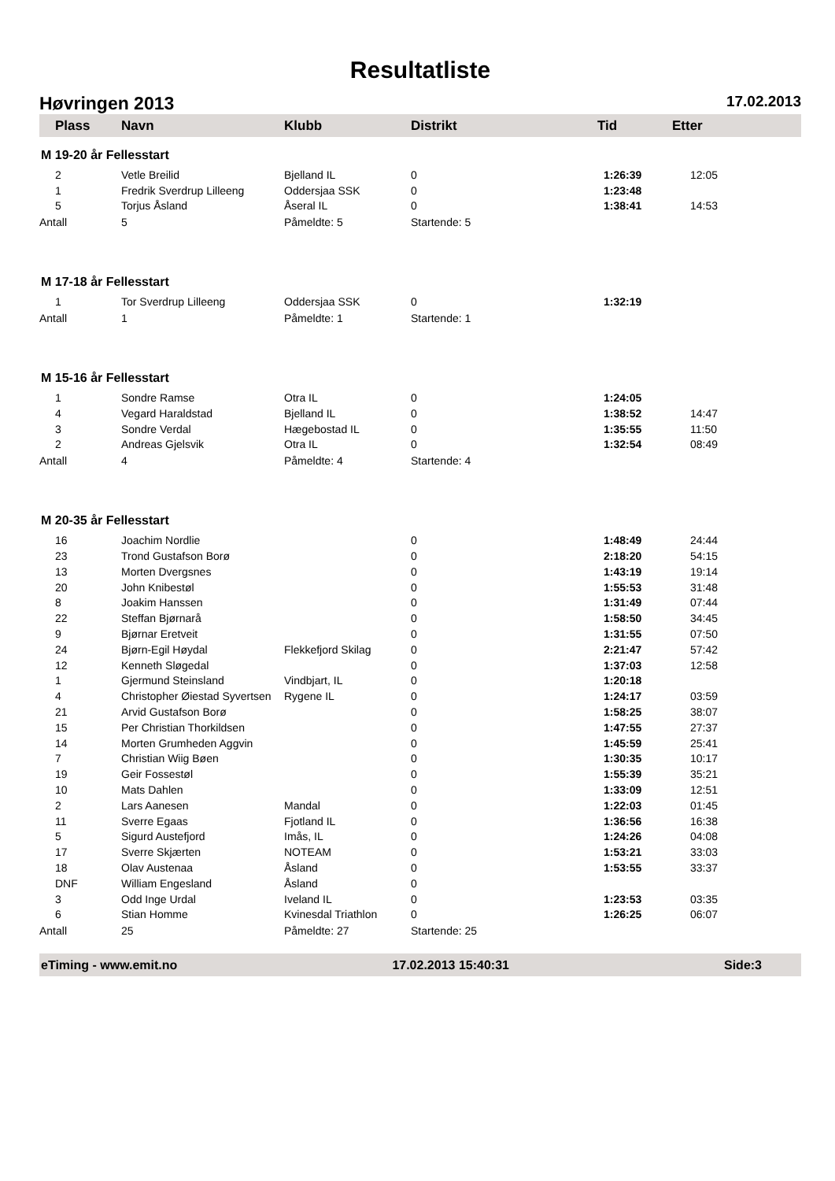Resultatliste
Høvringen 2013 17.02.2013
Plass Navn Klubb Distrikt Tid Etter
M 19-20 år Fellesstart
| 2 | Vetle Breilid | Bjelland IL | 0 | 1:26:39 | 12:05 |
| 1 | Fredrik Sverdrup Lilleeng | Oddersjaa SSK | 0 | 1:23:48 | |
| 5 | Torjus Åsland | Åseral IL | 0 | 1:38:41 | 14:53 |
| Antall | 5 | Påmeldte: 5 | Startende: 5 | | |
M 17-18 år Fellesstart
| 1 | Tor Sverdrup Lilleeng | Oddersjaa SSK | 0 | 1:32:19 | |
| Antall | 1 | Påmeldte: 1 | Startende: 1 | | |
M 15-16 år Fellesstart
| 1 | Sondre Ramse | Otra IL | 0 | 1:24:05 | |
| 4 | Vegard Haraldstad | Bjelland IL | 0 | 1:38:52 | 14:47 |
| 3 | Sondre Verdal | Hægebostad IL | 0 | 1:35:55 | 11:50 |
| 2 | Andreas Gjelsvik | Otra IL | 0 | 1:32:54 | 08:49 |
| Antall | 4 | Påmeldte: 4 | Startende: 4 | | |
M 20-35 år Fellesstart
| 16 | Joachim Nordlie | | 0 | 1:48:49 | 24:44 |
| 23 | Trond Gustafson Borø | | 0 | 2:18:20 | 54:15 |
| 13 | Morten Dvergsnes | | 0 | 1:43:19 | 19:14 |
| 20 | John Knibestøl | | 0 | 1:55:53 | 31:48 |
| 8 | Joakim Hanssen | | 0 | 1:31:49 | 07:44 |
| 22 | Steffan Bjørnarå | | 0 | 1:58:50 | 34:45 |
| 9 | Bjørnar Eretveit | | 0 | 1:31:55 | 07:50 |
| 24 | Bjørn-Egil Høydal | Flekkefjord Skilag | 0 | 2:21:47 | 57:42 |
| 12 | Kenneth Sløgedal | | 0 | 1:37:03 | 12:58 |
| 1 | Gjermund Steinsland | Vindbjart, IL | 0 | 1:20:18 | |
| 4 | Christopher Øiestad Syvertsen | Rygene IL | 0 | 1:24:17 | 03:59 |
| 21 | Arvid Gustafson Borø | | 0 | 1:58:25 | 38:07 |
| 15 | Per Christian Thorkildsen | | 0 | 1:47:55 | 27:37 |
| 14 | Morten Grumheden Aggvin | | 0 | 1:45:59 | 25:41 |
| 7 | Christian Wiig Bøen | | 0 | 1:30:35 | 10:17 |
| 19 | Geir Fossestøl | | 0 | 1:55:39 | 35:21 |
| 10 | Mats Dahlen | | 0 | 1:33:09 | 12:51 |
| 2 | Lars Aanesen | Mandal | 0 | 1:22:03 | 01:45 |
| 11 | Sverre Egaas | Fjotland IL | 0 | 1:36:56 | 16:38 |
| 5 | Sigurd Austefjord | Imås, IL | 0 | 1:24:26 | 04:08 |
| 17 | Sverre Skjærten | NOTEAM | 0 | 1:53:21 | 33:03 |
| 18 | Olav Austenaa | Åsland | 0 | 1:53:55 | 33:37 |
| DNF | William Engesland | Åsland | 0 | | |
| 3 | Odd Inge Urdal | Iveland IL | 0 | 1:23:53 | 03:35 |
| 6 | Stian Homme | Kvinesdal Triathlon | 0 | 1:26:25 | 06:07 |
| Antall | 25 | Påmeldte: 27 | Startende: 25 | | |
eTiming - www.emit.no 17.02.2013 15:40:31 Side:3